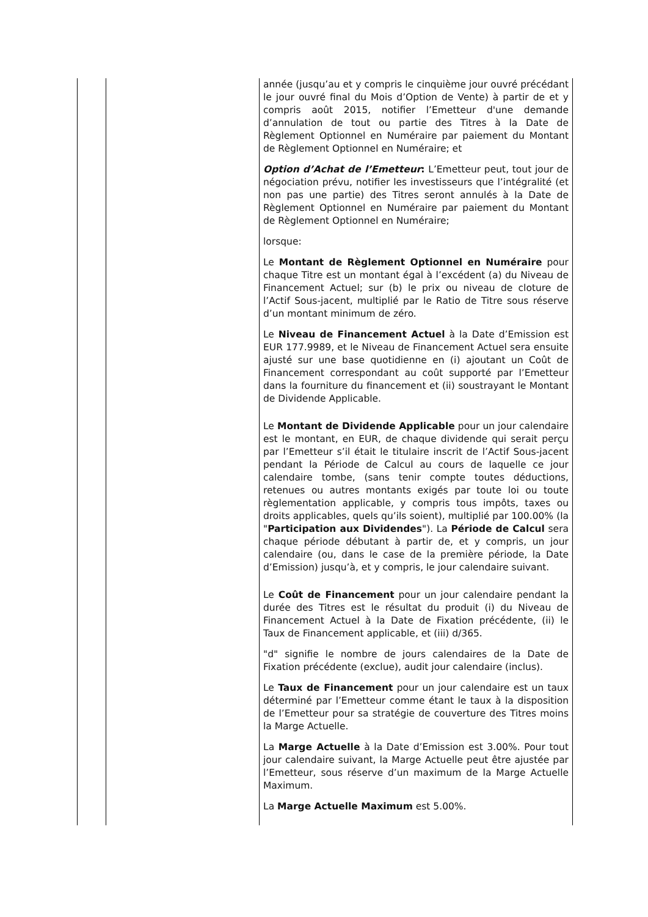| | | année (jusqu’au et y compris le cinquième jour ouvré précédant le jour ouvré final du Mois d’Option de Vente) à partir de et y compris août 2015, notifier l’Emetteur d'une demande d’annulation de tout ou partie des Titres à la Date de Règlement Optionnel en Numéraire par paiement du Montant de Règlement Optionnel en Numéraire; et Option d’Achat de l’Emetteur : L’Emetteur peut, tout jour de négociation prévu, notifier les investisseurs que l’intégralité (et non pas une partie) des Titres seront annulés à la Date de Règlement Optionnel en Numéraire par paiement du Montant de Règlement Optionnel en Numéraire; lorsque: Le Montant de Règlement Optionnel en Numéraire pour chaque Titre est un montant égal à l’excédent (a) du Niveau de Financement Actuel; sur (b) le prix ou niveau de cloture de l’Actif Sous-jacent, multiplié par le Ratio de Titre sous réserve d’un montant minimum de zéro. Le Niveau de Financement Actuel à la Date d’Emission est EUR 177.9989, et le Niveau de Financement Actuel sera ensuite ajusté sur une base quotidienne en (i) ajoutant un Coût de Financement correspondant au coût supporté par l’Emetteur dans la fourniture du financement et (ii) soustrayant le Montant de Dividende Applicable. Le Montant de Dividende Applicable pour un jour calendaire est le montant, en EUR, de chaque dividende qui serait perçu par l’Emetteur s’il était le titulaire inscrit de l’Actif Sous-jacent pendant la Période de Calcul au cours de laquelle ce jour calendaire tombe, (sans tenir compte toutes déductions, retenues ou autres montants exigés par toute loi ou toute règlementation applicable, y compris tous impôts, taxes ou droits applicables, quels qu’ils soient), multiplié par 100.00% (la " Participation aux Dividendes "). La Période de Calcul sera chaque période débutant à partir de, et y compris, un jour calendaire (ou, dans le case de la première période, la Date d’Emission) jusqu’à, et y compris, le jour calendaire suivant. Le Coût de Financement pour un jour calendaire pendant la durée des Titres est le résultat du produit (i) du Niveau de Financement Actuel à la Date de Fixation précédente, (ii) le Taux de Financement applicable, et (iii) d/365. "d" signifie le nombre de jours calendaires de la Date de Fixation précédente (exclue), audit jour calendaire (inclus). Le Taux de Financement pour un jour calendaire est un taux déterminé par l’Emetteur comme étant le taux à la disposition de l’Emetteur pour sa stratégie de couverture des Titres moins la Marge Actuelle. La Marge Actuelle à la Date d’Emission est 3.00%. Pour tout jour calendaire suivant, la Marge Actuelle peut être ajustée par l’Emetteur, sous réserve d’un maximum de la Marge Actuelle Maximum. La Marge Actuelle Maximum est 5.00%. |